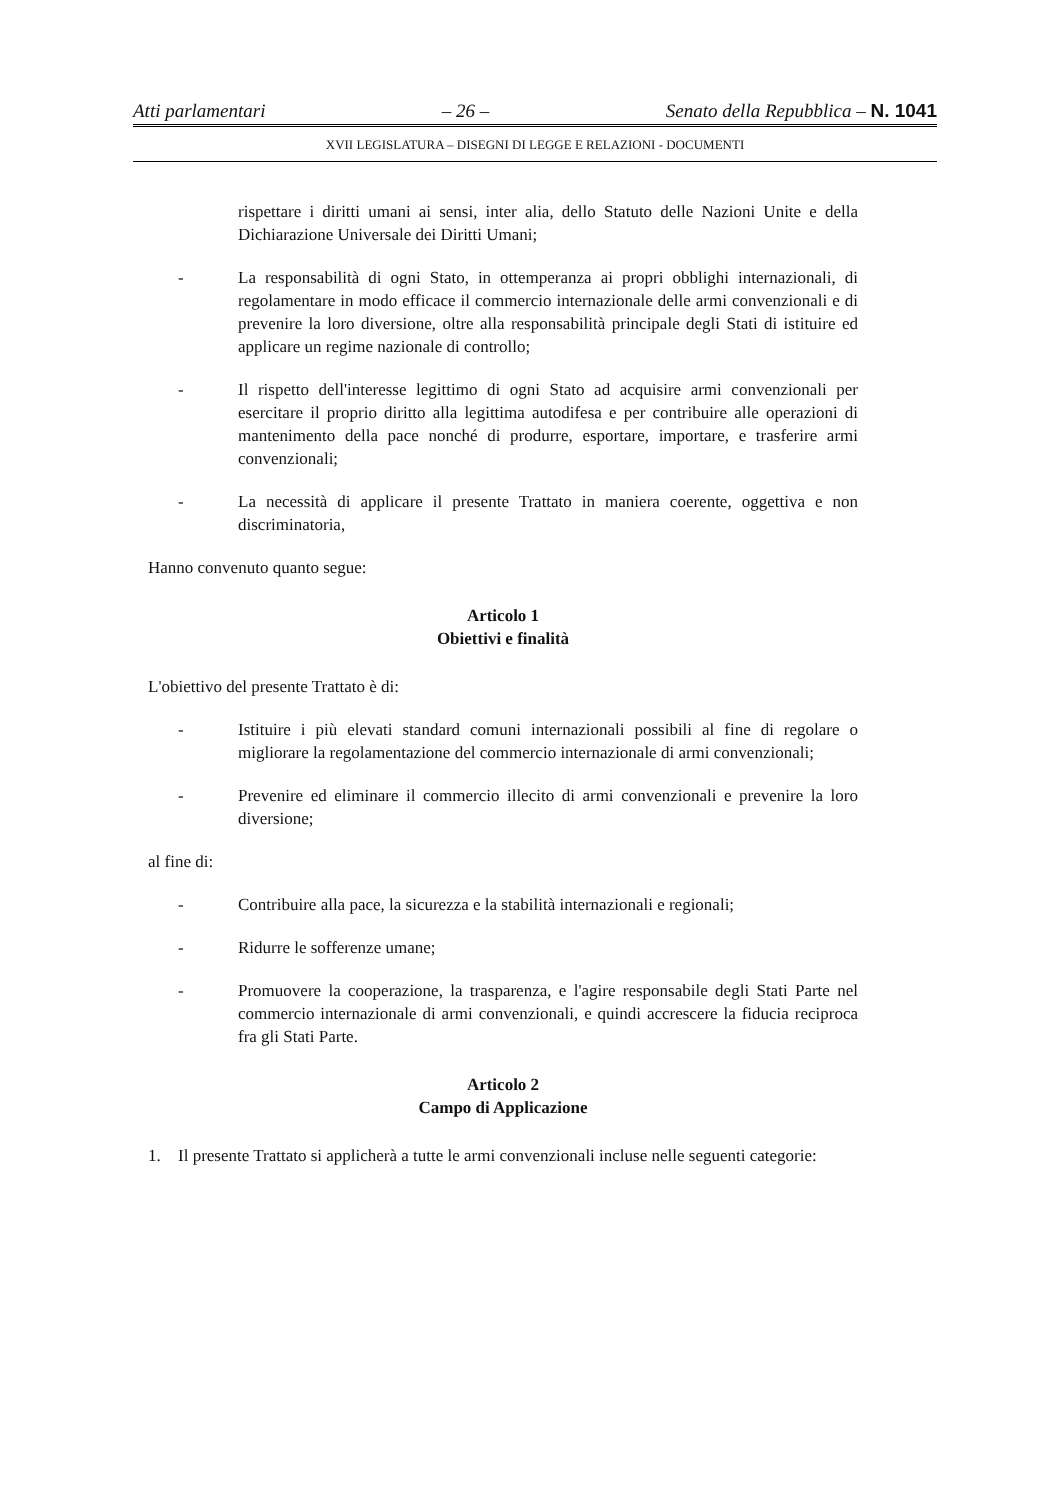Atti parlamentari – 26 – Senato della Repubblica – N. 1041
XVII LEGISLATURA – DISEGNI DI LEGGE E RELAZIONI - DOCUMENTI
rispettare i diritti umani ai sensi, inter alia, dello Statuto delle Nazioni Unite e della Dichiarazione Universale dei Diritti Umani;
- La responsabilità di ogni Stato, in ottemperanza ai propri obblighi internazionali, di regolamentare in modo efficace il commercio internazionale delle armi convenzionali e di prevenire la loro diversione, oltre alla responsabilità principale degli Stati di istituire ed applicare un regime nazionale di controllo;
- Il rispetto dell'interesse legittimo di ogni Stato ad acquisire armi convenzionali per esercitare il proprio diritto alla legittima autodifesa e per contribuire alle operazioni di mantenimento della pace nonché di produrre, esportare, importare, e trasferire armi convenzionali;
- La necessità di applicare il presente Trattato in maniera coerente, oggettiva e non discriminatoria,
Hanno convenuto quanto segue:
Articolo 1
Obiettivi e finalità
L'obiettivo del presente Trattato è di:
- Istituire i più elevati standard comuni internazionali possibili al fine di regolare o migliorare la regolamentazione del commercio internazionale di armi convenzionali;
- Prevenire ed eliminare il commercio illecito di armi convenzionali e prevenire la loro diversione;
al fine di:
- Contribuire alla pace, la sicurezza e la stabilità internazionali e regionali;
- Ridurre le sofferenze umane;
- Promuovere la cooperazione, la trasparenza, e l'agire responsabile degli Stati Parte nel commercio internazionale di armi convenzionali, e quindi accrescere la fiducia reciproca fra gli Stati Parte.
Articolo 2
Campo di Applicazione
1. Il presente Trattato si applicherà a tutte le armi convenzionali incluse nelle seguenti categorie: